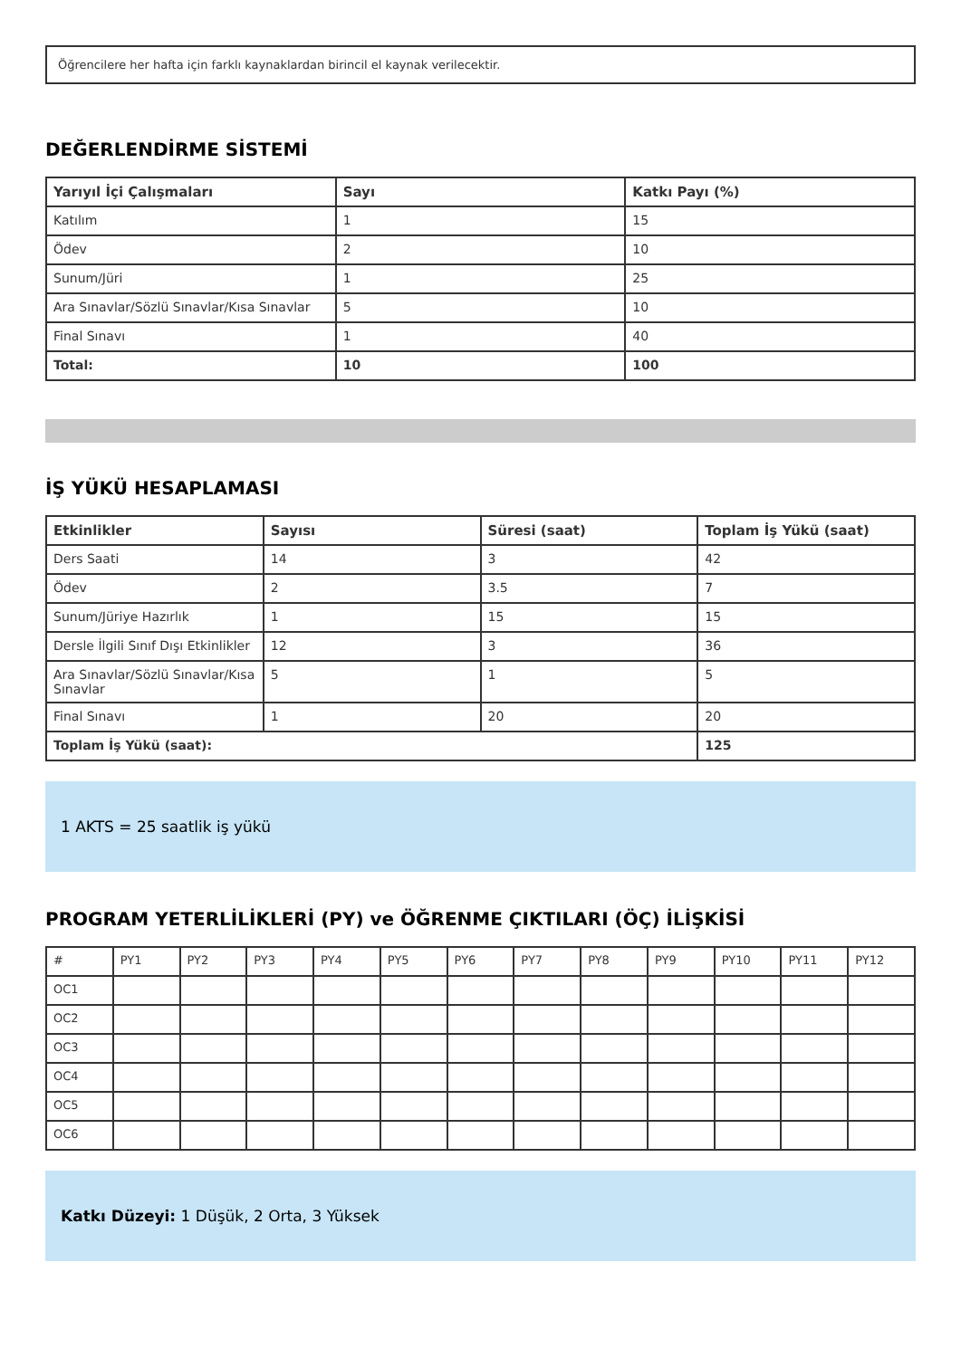Öğrencilere her hafta için farklı kaynaklardan birincil el kaynak verilecektir.
DEĞERLENDİRME SİSTEMİ
| Yarıyıl İçi Çalışmaları | Sayı | Katkı Payı (%) |
| --- | --- | --- |
| Katılım | 1 | 15 |
| Ödev | 2 | 10 |
| Sunum/Jüri | 1 | 25 |
| Ara Sınavlar/Sözlü Sınavlar/Kısa Sınavlar | 5 | 10 |
| Final Sınavı | 1 | 40 |
| Total: | 10 | 100 |
İŞ YÜKÜ HESAPLAMASI
| Etkinlikler | Sayısı | Süresi (saat) | Toplam İş Yükü (saat) |
| --- | --- | --- | --- |
| Ders Saati | 14 | 3 | 42 |
| Ödev | 2 | 3.5 | 7 |
| Sunum/Jüriye Hazırlık | 1 | 15 | 15 |
| Dersle İlgili Sınıf Dışı Etkinlikler | 12 | 3 | 36 |
| Ara Sınavlar/Sözlü Sınavlar/Kısa Sınavlar | 5 | 1 | 5 |
| Final Sınavı | 1 | 20 | 20 |
| Toplam İş Yükü (saat): | | | 125 |
1 AKTS = 25 saatlik iş yükü
PROGRAM YETERLİLİKLERİ (PY) ve ÖĞRENME ÇIKTILARI (ÖÇ) İLİŞKİSİ
| # | PY1 | PY2 | PY3 | PY4 | PY5 | PY6 | PY7 | PY8 | PY9 | PY10 | PY11 | PY12 |
| OC1 | | | | | | | | | | | | |
| OC2 | | | | | | | | | | | | |
| OC3 | | | | | | | | | | | | |
| OC4 | | | | | | | | | | | | |
| OC5 | | | | | | | | | | | | |
| OC6 | | | | | | | | | | | | |
Katkı Düzeyi: 1 Düşük, 2 Orta, 3 Yüksek